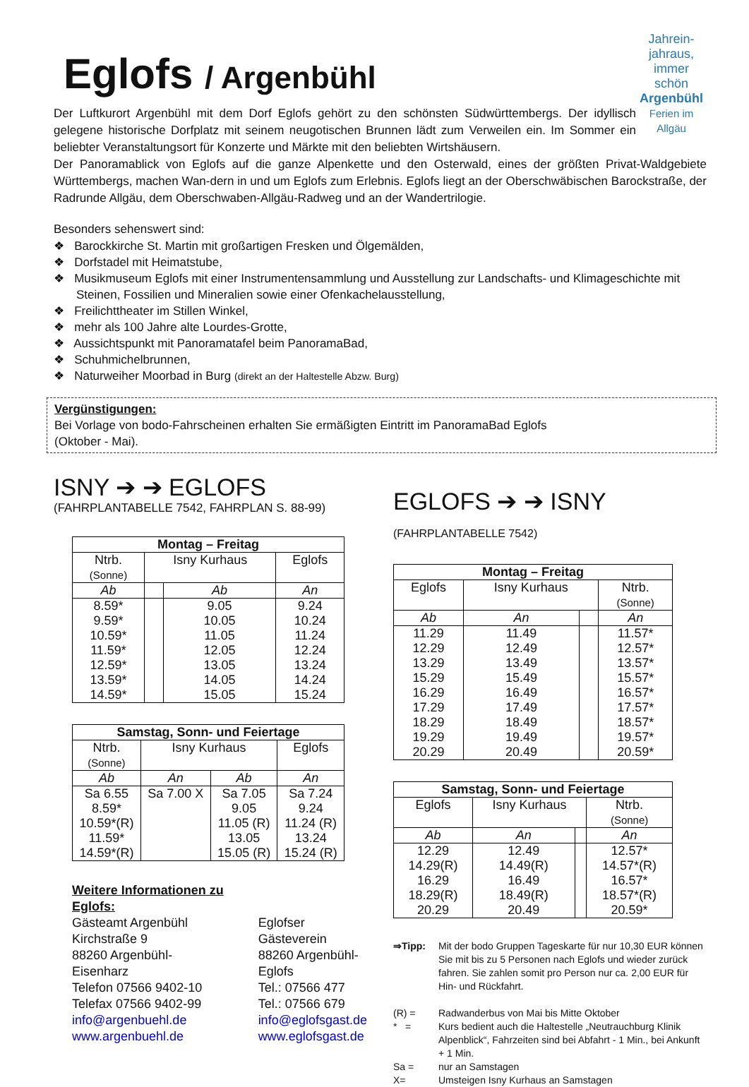Jahrein-jahraus, immer schön
Argenbühl
Ferien im Allgäu
Eglofs / Argenbühl
Der Luftkurort Argenbühl mit dem Dorf Eglofs gehört zu den schönsten Südwürttembergs. Der idyllisch gelegene historische Dorfplatz mit seinem neugotischen Brunnen lädt zum Verweilen ein. Im Sommer ein beliebter Veranstaltungsort für Konzerte und Märkte mit den beliebten Wirtshäusern.
Der Panoramablick von Eglofs auf die ganze Alpenkette und den Osterwald, eines der größten Privat-Waldgebiete Württembergs, machen Wan-dern in und um Eglofs zum Erlebnis. Eglofs liegt an der Oberschwäbischen Barockstraße, der Radrunde Allgäu, dem Oberschwaben-Allgäu-Radweg und an der Wandertrilogie.
Besonders sehenswert sind:
❖ Barockkirche St. Martin mit großartigen Fresken und Ölgemälden,
❖ Dorfstadel mit Heimatstube,
❖ Musikmuseum Eglofs mit einer Instrumentensammlung und Ausstellung zur Landschafts- und Klimageschichte mit Steinen, Fossilien und Mineralien sowie einer Ofenkachelausstellung,
❖ Freilichttheater im Stillen Winkel,
❖ mehr als 100 Jahre alte Lourdes-Grotte,
❖ Aussichtspunkt mit Panoramatafel beim PanoramaBad,
❖ Schuhmichelbrunnen,
❖ Naturweiher Moorbad in Burg (direkt an der Haltestelle Abzw. Burg)
Vergünstigungen:
Bei Vorlage von bodo-Fahrscheinen erhalten Sie ermäßigten Eintritt im PanoramaBad Eglofs
(Oktober - Mai).
ISNY ➔ ➔ EGLOFS
(FAHRPLANTABELLE 7542, FAHRPLAN S. 88-99)
| Montag – Freitag | | | |
| --- | --- | --- | --- |
| Ntrb. (Sonne) | Isny Kurhaus | | Eglofs |
| Ab | | Ab | An |
| 8.59* 9.59* 10.59* 11.59* 12.59* 13.59* 14.59* | | 9.05 10.05 11.05 12.05 13.05 14.05 15.05 | 9.24 10.24 11.24 12.24 13.24 14.24 15.24 |
| Samstag, Sonn- und Feiertage | | | |
| --- | --- | --- | --- |
| Ntrb. (Sonne) | Isny Kurhaus | | Eglofs |
| Ab | An | Ab | An |
| Sa 6.55 8.59* 10.59*(R) 11.59* 14.59*(R) | Sa 7.00 X | Sa 7.05 9.05 11.05 (R) 13.05 15.05 (R) | Sa 7.24 9.24 11.24 (R) 13.24 15.24 (R) |
Weitere Informationen zu Eglofs:
Gästeamt Argenbühl
Kirchstraße 9
88260 Argenbühl-
Eisenharz
Telefon 07566 9402-10
Telefax 07566 9402-99
info@argenbuehl.de
www.argenbuehl.de
Eglofser Gästeverein
88260 Argenbühl-Eglofs
Tel.: 07566 477
Tel.: 07566 679
info@eglofsgast.de
www.eglofsgast.de
EGLOFS ➔ ➔ ISNY (FAHRPLANTABELLE 7542)
| Montag – Freitag | | | |
| --- | --- | --- | --- |
| Eglofs | Isny Kurhaus | | Ntrb. (Sonne) |
| Ab | An | | An |
| 11.29 12.29 13.29 15.29 16.29 17.29 18.29 19.29 20.29 | 11.49 12.49 13.49 15.49 16.49 17.49 18.49 19.49 20.49 | | 11.57* 12.57* 13.57* 15.57* 16.57* 17.57* 18.57* 19.57* 20.59* |
| Samstag, Sonn- und Feiertage | | | |
| --- | --- | --- | --- |
| Eglofs | Isny Kurhaus | | Ntrb. (Sonne) |
| Ab | An | | An |
| 12.29 14.29(R) 16.29 18.29(R) 20.29 | 12.49 14.49(R) 16.49 18.49(R) 20.49 | | 12.57* 14.57*(R) 16.57* 18.57*(R) 20.59* |
⇒Tipp: Mit der bodo Gruppen Tageskarte für nur 10,30 EUR können Sie mit bis zu 5 Personen nach Eglofs und wieder zurück fahren. Sie zahlen somit pro Person nur ca. 2,00 EUR für Hin- und Rückfahrt.
(R) = Radwanderbus von Mai bis Mitte Oktober
* = Kurs bedient auch die Haltestelle „Neutrauchburg Klinik Alpenblick“, Fahrzeiten sind bei Abfahrt - 1 Min., bei Ankunft + 1 Min.
Sa = nur an Samstagen
X= Umsteigen Isny Kurhaus an Samstagen